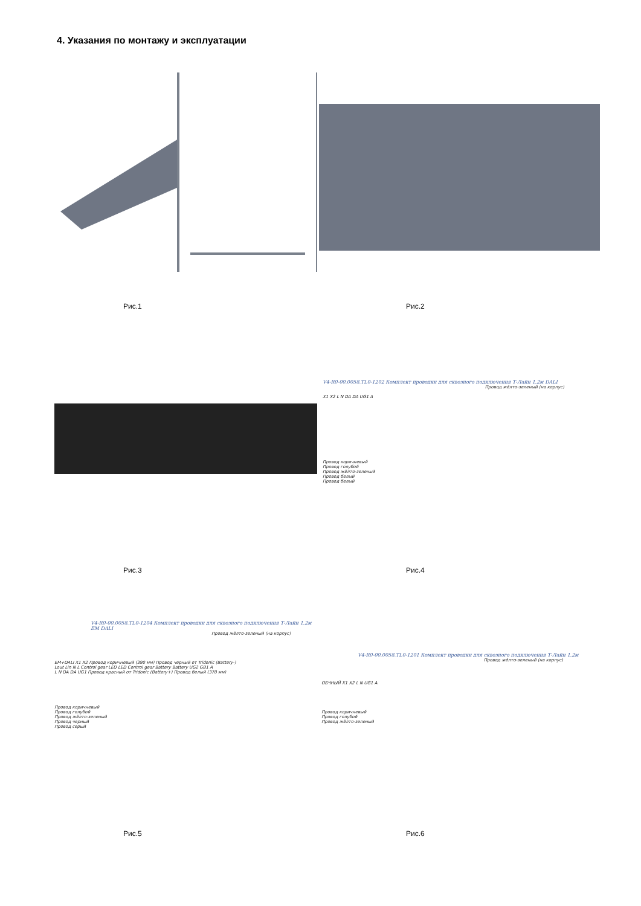4. Указания по монтажу и эксплуатации
Рис.1 Рис.2
V4-R0-00.0058.TL0-1202 Комплект проводки для сквозного подключения Т-Лайн 1,2м DALI
Провод жёлто-зеленый (на корпус)
X1 X2 L N DA DA UG1 A
Провод коричневый
Провод голубой
Провод жёлто-зеленый
Провод белый
Провод белый
Рис.3 Рис.4
V4-R0-00.0058.TL0-1204 Комплект проводки для сквозного подключения Т-Лайн 1,2м EM DALI
Провод жёлто-зеленый (на корпус)
EM+DALI X1 X2 Провод коричневый (390 мм) Провод черный от Tridonic (Battery-)
Lout Lin N L Control gear LED LED Control gear Battery Battery UG2 GB1 A
L N DA DA UG1 Провод красный от Tridonic (Battery+) Провод белый (370 мм)
Провод коричневый
Провод голубой
Провод жёлто-зеленый
Провод черный
Провод серый
V4-R0-00.0058.TL0-1201 Комплект проводки для сквозного подключения Т-Лайн 1,2м
Провод жёлто-зеленый (на корпус)
ОБЧНЫЙ X1 X2 L N UG1 A
Провод коричневый
Провод голубой
Провод жёлто-зеленый
Рис.5 Рис.6